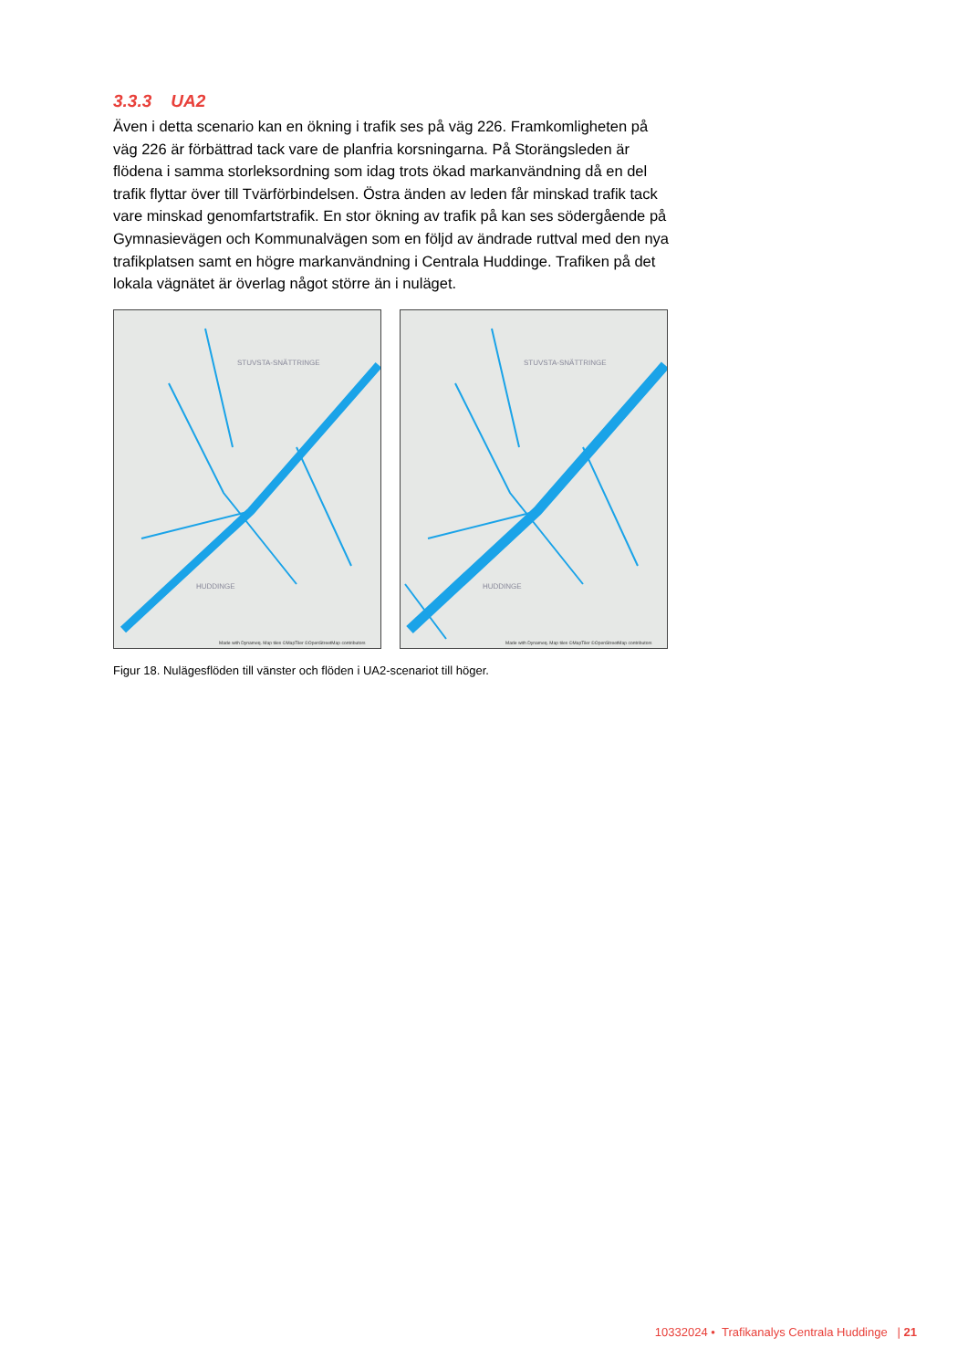3.3.3 UA2
Även i detta scenario kan en ökning i trafik ses på väg 226. Framkomligheten på väg 226 är förbättrad tack vare de planfria korsningarna. På Storängsleden är flödena i samma storleksordning som idag trots ökad markanvändning då en del trafik flyttar över till Tvärförbindelsen. Östra änden av leden får minskad trafik tack vare minskad genomfartstrafik. En stor ökning av trafik på kan ses södergående på Gymnasievägen och Kommunalvägen som en följd av ändrade ruttval med den nya trafikplatsen samt en högre markanvändning i Centrala Huddinge. Trafiken på det lokala vägnätet är överlag något större än i nuläget.
STUVSTA-SNÄTTRINGE
HUDDINGE
Made with Dynameq. Map tiles ©MapTiler ©OpenStreetMap contributors
STUVSTA-SNÄTTRINGE
HUDDINGE
Made with Dynameq. Map tiles ©MapTiler ©OpenStreetMap contributors
Figur 18. Nulägesflöden till vänster och flöden i UA2-scenariot till höger.
10332024 • Trafikanalys Centrala Huddinge | 21